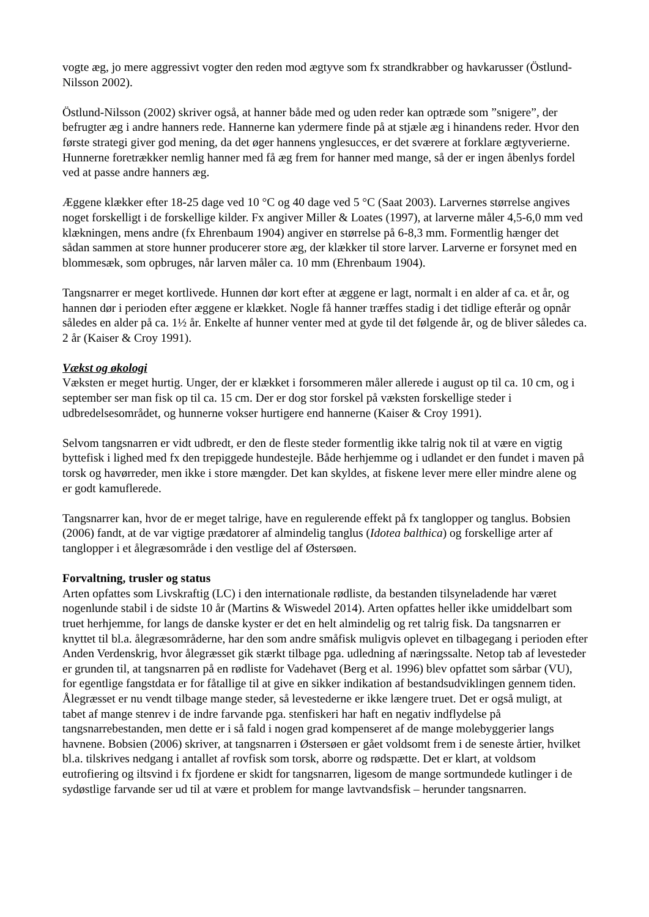vogte æg, jo mere aggressivt vogter den reden mod ægtyve som fx strandkrabber og havkarusser (Östlund-Nilsson 2002).
Östlund-Nilsson (2002) skriver også, at hanner både med og uden reder kan optræde som ”snigere”, der befrugter æg i andre hanners rede. Hannerne kan ydermere finde på at stjæle æg i hinandens reder. Hvor den første strategi giver god mening, da det øger hannens ynglesucces, er det sværere at forklare ægtyverierne. Hunnerne foretrækker nemlig hanner med få æg frem for hanner med mange, så der er ingen åbenlys fordel ved at passe andre hanners æg.
Æggene klækker efter 18-25 dage ved 10 °C og 40 dage ved 5 °C (Saat 2003). Larvernes størrelse angives noget forskelligt i de forskellige kilder. Fx angiver Miller & Loates (1997), at larverne måler 4,5-6,0 mm ved klækningen, mens andre (fx Ehrenbaum 1904) angiver en størrelse på 6-8,3 mm. Formentlig hænger det sådan sammen at store hunner producerer store æg, der klækker til store larver. Larverne er forsynet med en blommesæk, som opbruges, når larven måler ca. 10 mm (Ehrenbaum 1904).
Tangsnarrer er meget kortlivede. Hunnen dør kort efter at æggene er lagt, normalt i en alder af ca. et år, og hannen dør i perioden efter æggene er klækket. Nogle få hanner træffes stadig i det tidlige efterår og opnår således en alder på ca. 1½ år. Enkelte af hunner venter med at gyde til det følgende år, og de bliver således ca. 2 år (Kaiser & Croy 1991).
Vækst og økologi
Væksten er meget hurtig. Unger, der er klækket i forsommeren måler allerede i august op til ca. 10 cm, og i september ser man fisk op til ca. 15 cm. Der er dog stor forskel på væksten forskellige steder i udbredelsesområdet, og hunnerne vokser hurtigere end hannerne (Kaiser & Croy 1991).
Selvom tangsnarren er vidt udbredt, er den de fleste steder formentlig ikke talrig nok til at være en vigtig byttefisk i lighed med fx den trepiggede hundestejle. Både herhjemme og i udlandet er den fundet i maven på torsk og havørreder, men ikke i store mængder. Det kan skyldes, at fiskene lever mere eller mindre alene og er godt kamuflerede.
Tangsnarrer kan, hvor de er meget talrige, have en regulerende effekt på fx tanglopper og tanglus. Bobsien (2006) fandt, at de var vigtige prædatorer af almindelig tanglus (Idotea balthica) og forskellige arter af tanglopper i et ålegræsområde i den vestlige del af Østersøen.
Forvaltning, trusler og status
Arten opfattes som Livskraftig (LC) i den internationale rødliste, da bestanden tilsyneladende har været nogenlunde stabil i de sidste 10 år (Martins & Wiswedel 2014). Arten opfattes heller ikke umiddelbart som truet herhjemme, for langs de danske kyster er det en helt almindelig og ret talrig fisk. Da tangsnarren er knyttet til bl.a. ålegræsområderne, har den som andre småfisk muligvis oplevet en tilbagegang i perioden efter Anden Verdenskrig, hvor ålegræsset gik stærkt tilbage pga. udledning af næringssalte. Netop tab af levesteder er grunden til, at tangsnarren på en rødliste for Vadehavet (Berg et al. 1996) blev opfattet som sårbar (VU), for egentlige fangstdata er for fåtallige til at give en sikker indikation af bestandsudviklingen gennem tiden. Ålegræsset er nu vendt tilbage mange steder, så levestederne er ikke længere truet. Det er også muligt, at tabet af mange stenrev i de indre farvande pga. stenfiskeri har haft en negativ indflydelse på tangsnarrebestanden, men dette er i så fald i nogen grad kompenseret af de mange molebyggerier langs havnene. Bobsien (2006) skriver, at tangsnarren i Østersøen er gået voldsomt frem i de seneste årtier, hvilket bl.a. tilskrives nedgang i antallet af rovfisk som torsk, aborre og rødspætte. Det er klart, at voldsom eutrofiering og iltsvind i fx fjordene er skidt for tangsnarren, ligesom de mange sortmundede kutlinger i de sydøstlige farvande ser ud til at være et problem for mange lavtvandsfisk – herunder tangsnarren.